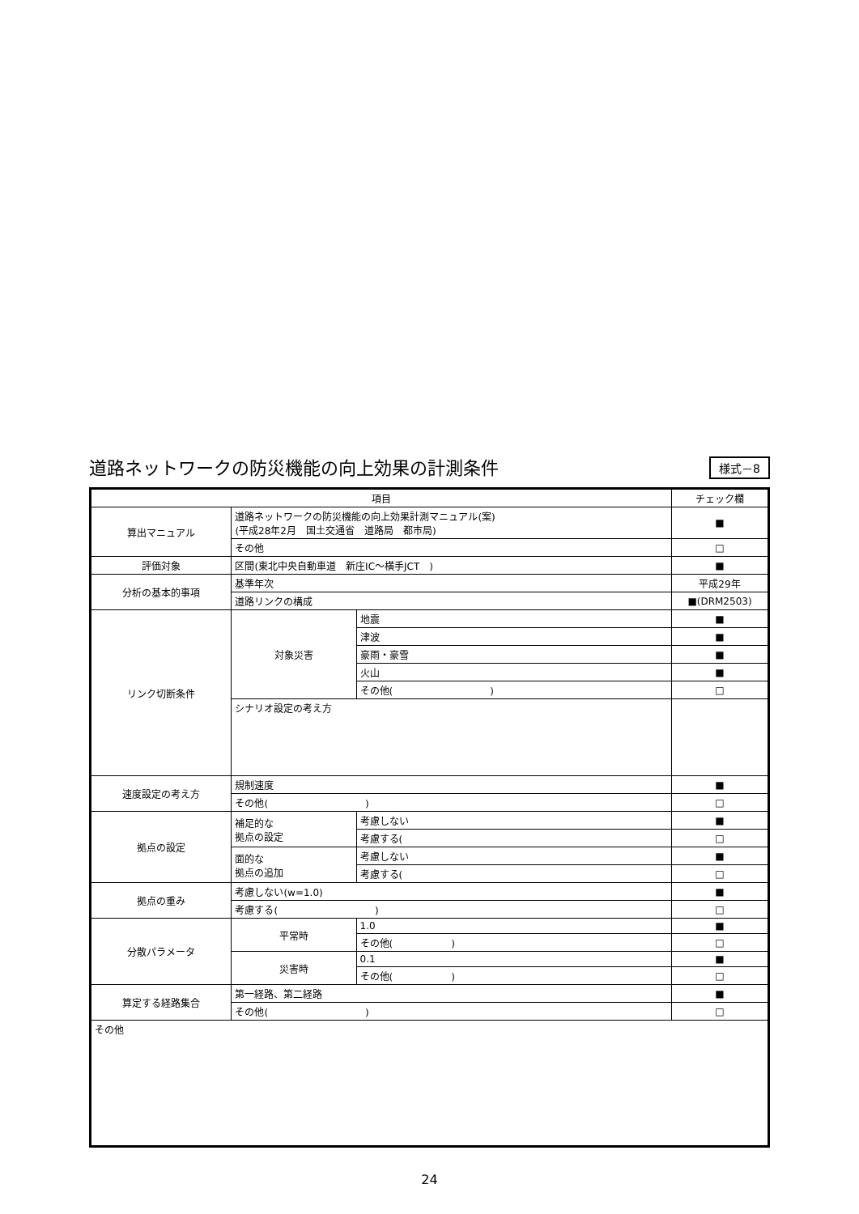道路ネットワークの防災機能の向上効果の計測条件
様式－8
| 項目 | | | チェック欄 |
| --- | --- | --- | --- |
| 算出マニュアル | 道路ネットワークの防災機能の向上効果計測マニュアル(案) (平成28年2月 国土交通省 道路局 都市局) | | ■ |
| | その他 | | □ |
| 評価対象 | 区間(東北中央自動車道 新庄IC～横手JCT ) | | ■ |
| 分析の基本的事項 | 基準年次 | | 平成29年 |
| | 道路リンクの構成 | | ■(DRM2503) |
| リンク切断条件 | 対象災害 | 地震 | ■ |
| | | 津波 | ■ |
| | | 豪雨・豪雪 | ■ |
| | | 火山 | ■ |
| | | その他( ) | □ |
| | シナリオ設定の考え方 | | |
| 速度設定の考え方 | 規制速度 | | ■ |
| | その他( ) | | □ |
| 拠点の設定 | 補足的な 拠点の設定 | 考慮しない | ■ |
| | | 考慮する( | □ |
| | 面的な 拠点の追加 | 考慮しない | ■ |
| | | 考慮する( | □ |
| 拠点の重み | 考慮しない(w=1.0) | | ■ |
| | 考慮する( ) | | □ |
| 分散パラメータ | 平常時 | 1.0 | ■ |
| | | その他( ) | □ |
| | 災害時 | 0.1 | ■ |
| | | その他( ) | □ |
| 算定する経路集合 | 第一経路、第二経路 | | ■ |
| | その他( ) | | □ |
| その他 | | | |
24